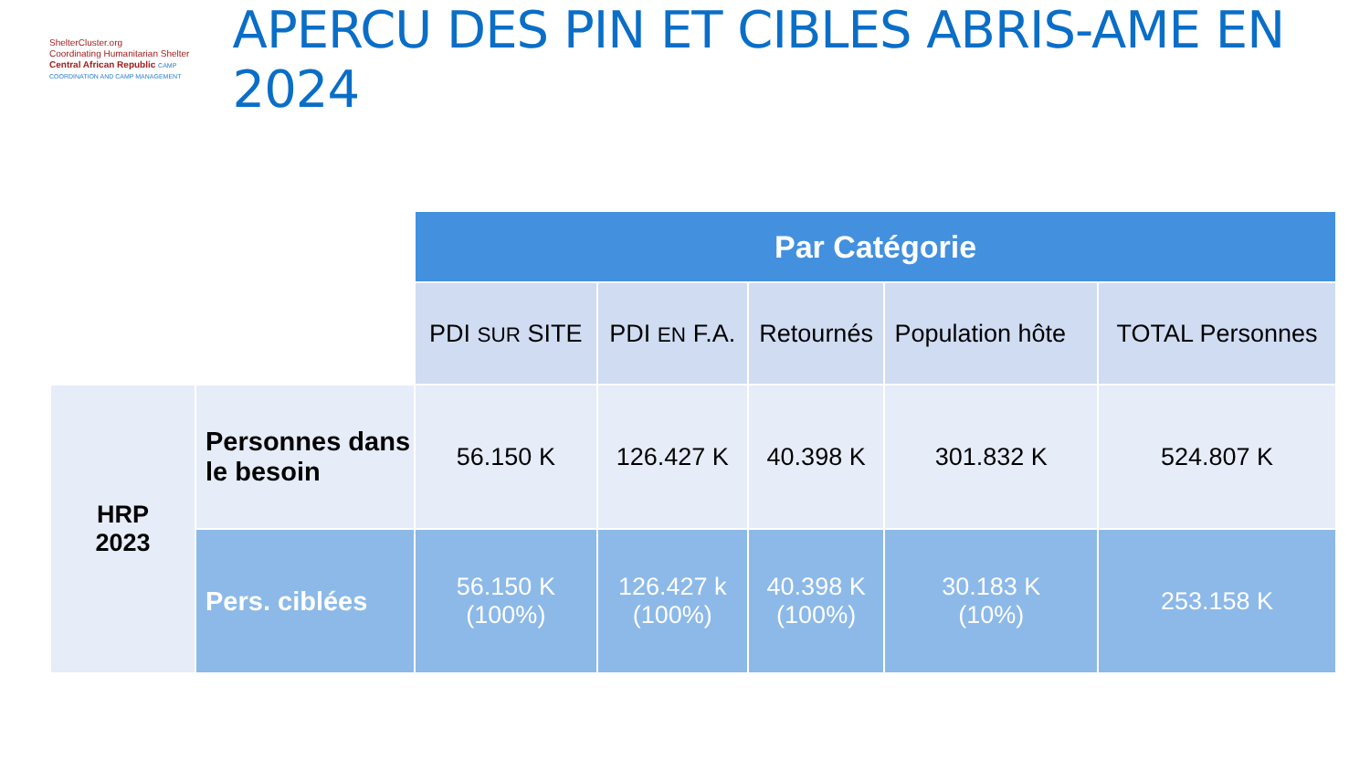ShelterCluster.org
Coordinating Humanitarian Shelter
Central African Republic CAMP COORDINATION AND CAMP MANAGEMENT
APERCU DES PIN ET CIBLES ABRIS-AME EN 2024
| | | Par Catégorie | | | | |
| | | PDI SUR SITE | PDI EN F.A. | Retournés | Population hôte | TOTAL Personnes |
| HRP 2023 | Personnes dans le besoin | 56.150 K | 126.427 K | 40.398 K | 301.832 K | 524.807 K |
| | Pers. ciblées | 56.150 K (100%) | 126.427 k (100%) | 40.398 K (100%) | 30.183 K (10%) | 253.158 K |